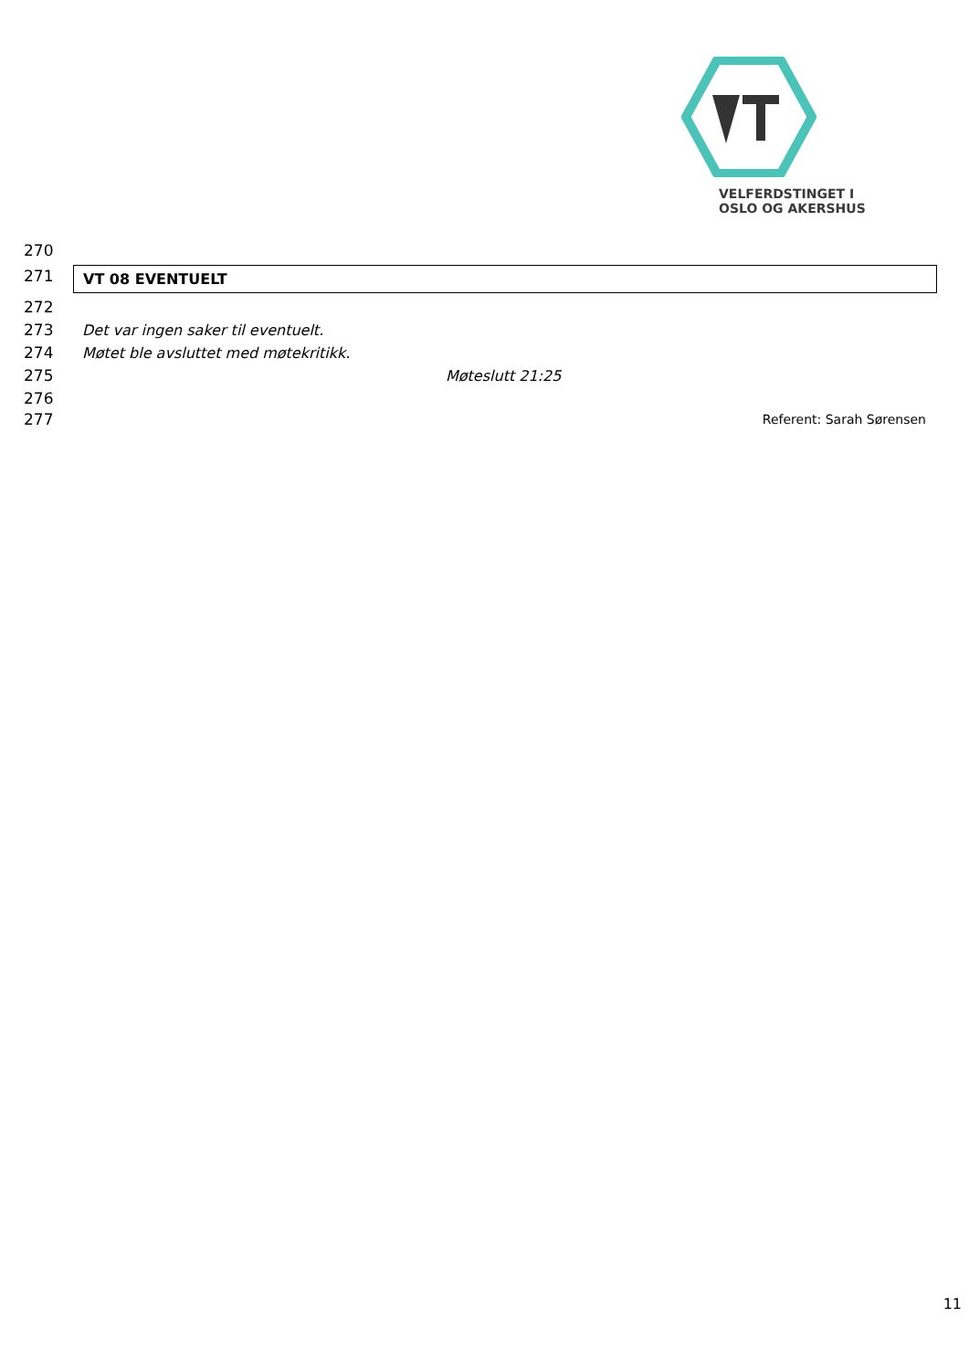VELFERDSTINGET I
OSLO OG AKERSHUS
270
271 VT 08 EVENTUELT
272
273 Det var ingen saker til eventuelt.
274 Møtet ble avsluttet med møtekritikk.
275 Møteslutt 21:25
276
277 Referent: Sarah Sørensen
11